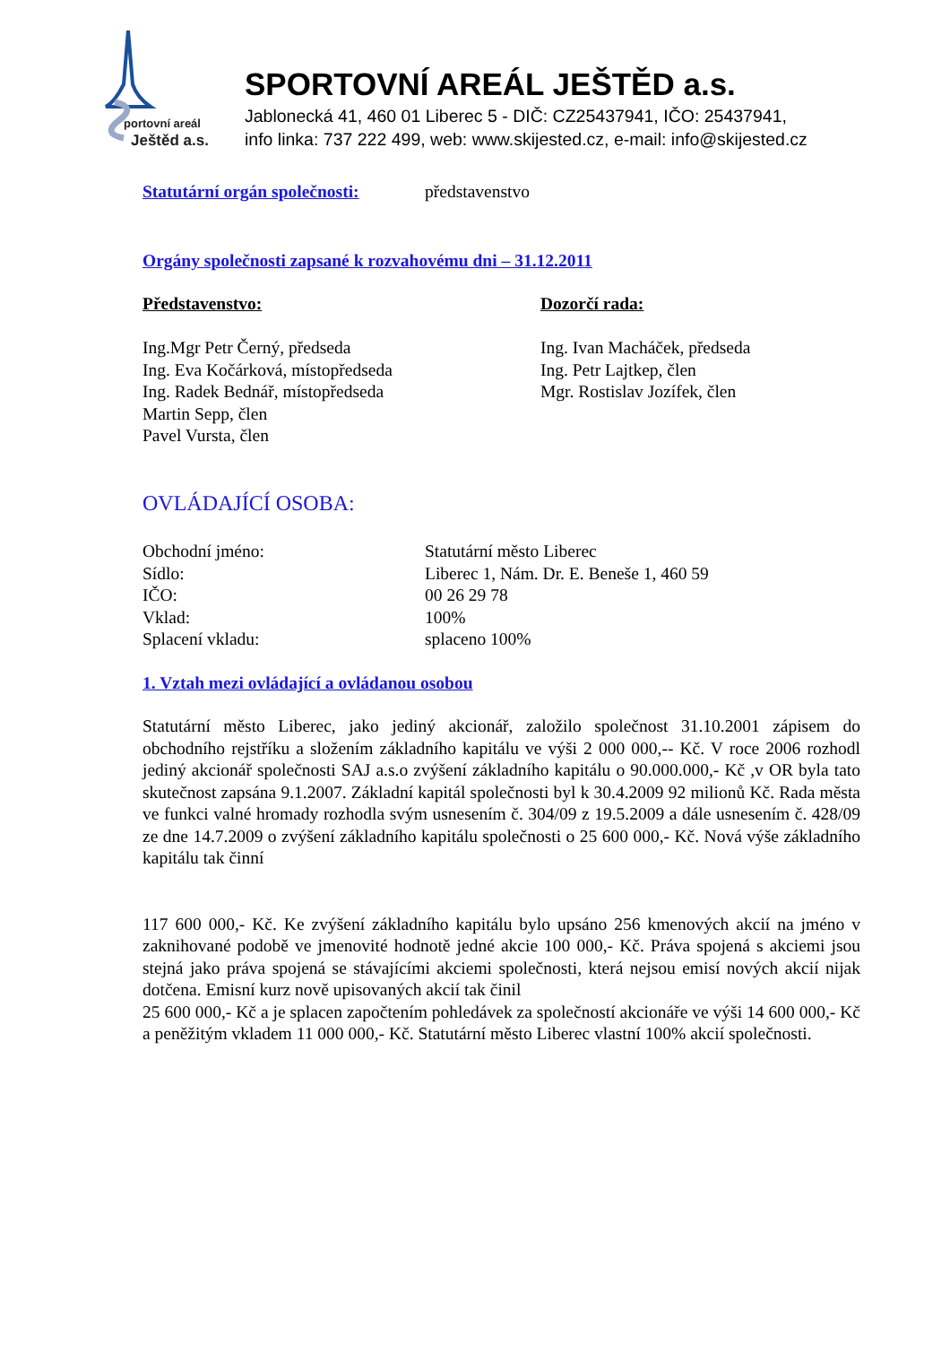portovní areál
Ještěd a.s.
SPORTOVNÍ AREÁL JEŠTĚD a.s.
Jablonecká 41, 460 01 Liberec 5 - DIČ: CZ25437941, IČO: 25437941,
info linka: 737 222 499, web: www.skijested.cz, e-mail: info@skijested.cz
Statutární orgán společnosti:
představenstvo
Orgány společnosti zapsané k rozvahovému dni – 31.12.2011
Představenstvo:
Ing.Mgr Petr Černý, předseda
Ing. Eva Kočárková, místopředseda
Ing. Radek Bednář, místopředseda
Martin Sepp, člen
Pavel Vursta, člen
Dozorčí rada:
Ing. Ivan Macháček, předseda
Ing. Petr Lajtkep, člen
Mgr. Rostislav Jozífek, člen
OVLÁDAJÍCÍ OSOBA:
Obchodní jméno: Statutární město Liberec
Sídlo: Liberec 1, Nám. Dr. E. Beneše 1, 460 59
IČO: 00 26 29 78
Vklad: 100%
Splacení vkladu: splaceno 100%
1. Vztah mezi ovládající a ovládanou osobou
Statutární město Liberec, jako jediný akcionář, založilo společnost 31.10.2001 zápisem do obchodního rejstříku a složením základního kapitálu ve výši 2 000 000,-- Kč. V roce 2006 rozhodl jediný akcionář společnosti SAJ a.s.o zvýšení základního kapitálu o 90.000.000,- Kč ,v OR byla tato skutečnost zapsána 9.1.2007. Základní kapitál společnosti byl k 30.4.2009 92 milionů Kč. Rada města ve funkci valné hromady rozhodla svým usnesením č. 304/09 z 19.5.2009 a dále usnesením č. 428/09 ze dne 14.7.2009 o zvýšení základního kapitálu společnosti o 25 600 000,- Kč. Nová výše základního kapitálu tak činní
117 600 000,- Kč. Ke zvýšení základního kapitálu bylo upsáno 256 kmenových akcií na jméno v zaknihované podobě ve jmenovité hodnotě jedné akcie 100 000,- Kč. Práva spojená s akciemi jsou stejná jako práva spojená se stávajícími akciemi společnosti, která nejsou emisí nových akcií nijak dotčena. Emisní kurz nově upisovaných akcií tak činil
25 600 000,- Kč a je splacen započtením pohledávek za společností akcionáře ve výši 14 600 000,- Kč a peněžitým vkladem 11 000 000,- Kč. Statutární město Liberec vlastní 100% akcií společnosti.